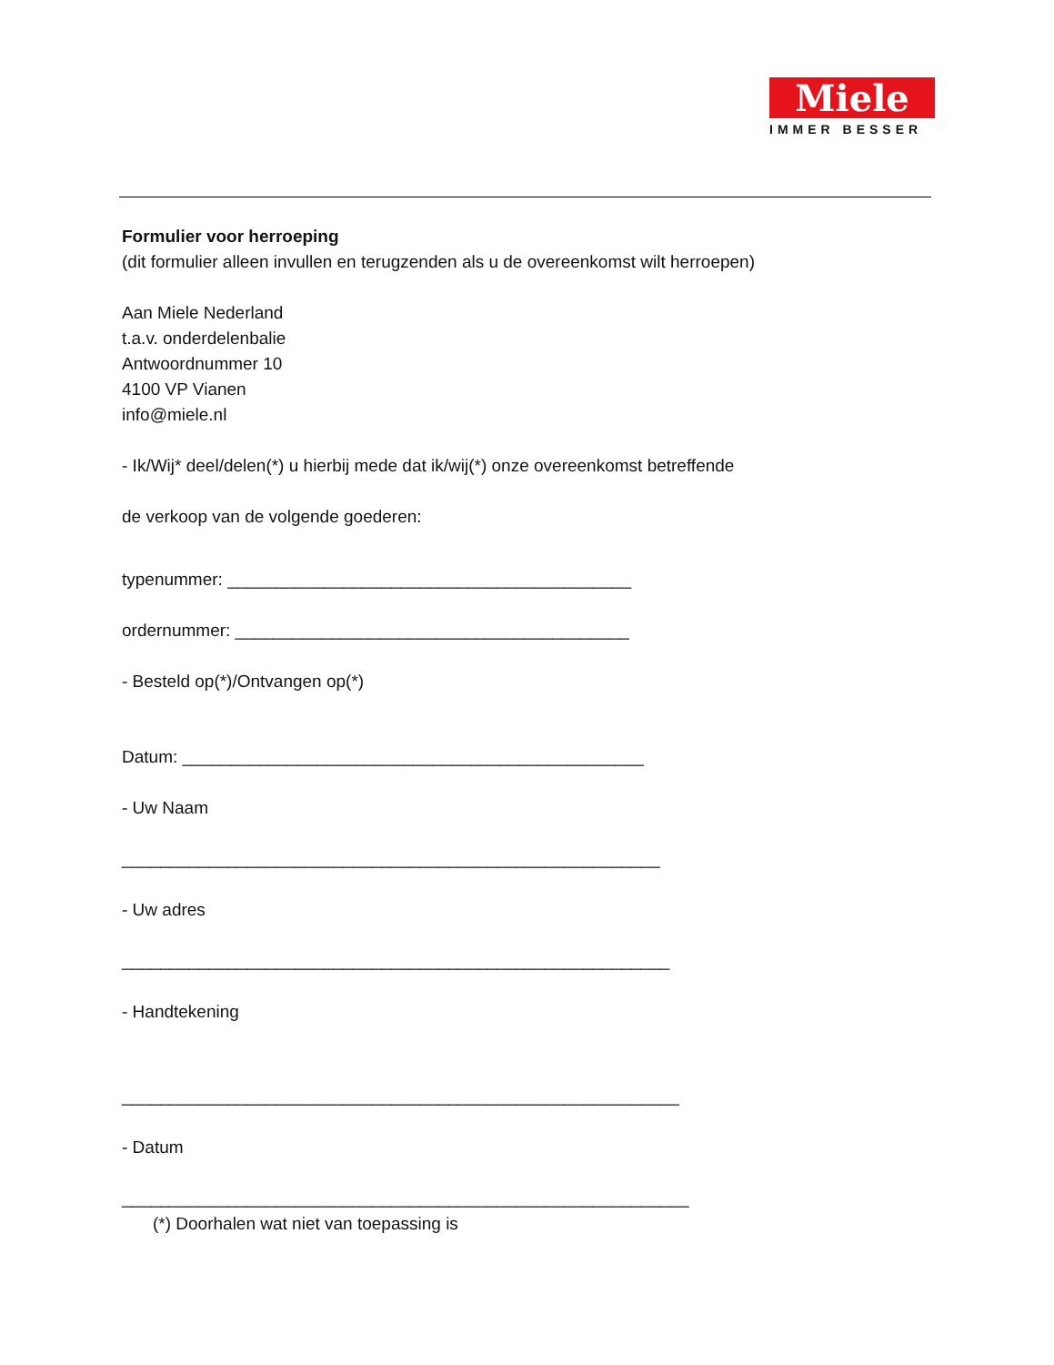Miele
IMMER BESSER
Formulier voor herroeping
(dit formulier alleen invullen en terugzenden als u de overeenkomst wilt herroepen)
Aan Miele Nederland
t.a.v. onderdelenbalie
Antwoordnummer 10
4100 VP Vianen
info@miele.nl
- Ik/Wij* deel/delen(*) u hierbij mede dat ik/wij(*) onze overeenkomst betreffende
de verkoop van de volgende goederen:
typenummer: __________________________________________
ordernummer: _________________________________________
- Besteld op(*)/Ontvangen op(*)
Datum: ________________________________________________
- Uw Naam
________________________________________________________
- Uw adres
_________________________________________________________
- Handtekening
__________________________________________________________
- Datum
___________________________________________________________
(*) Doorhalen wat niet van toepassing is